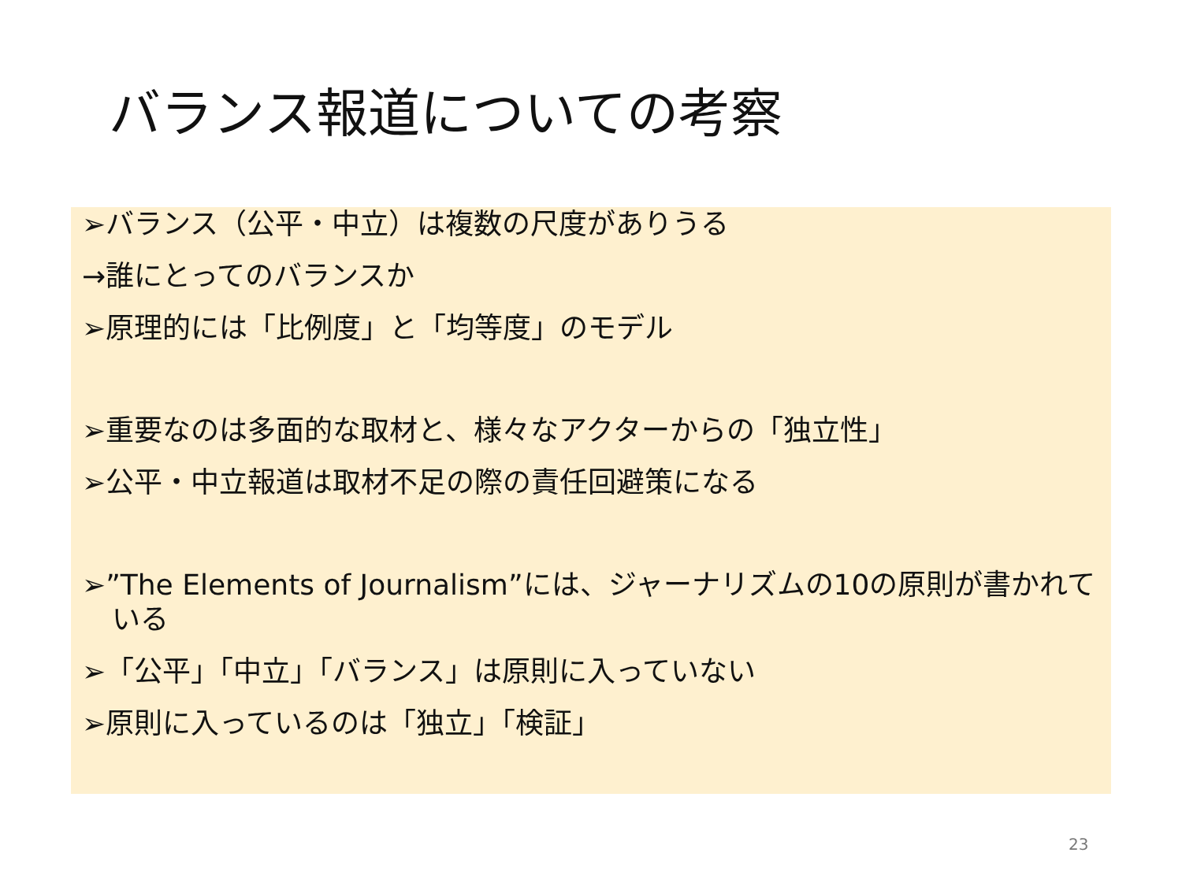バランス報道についての考察
➢バランス（公平・中立）は複数の尺度がありうる
→誰にとってのバランスか
➢原理的には「比例度」と「均等度」のモデル
➢重要なのは多面的な取材と、様々なアクターからの「独立性」
➢公平・中立報道は取材不足の際の責任回避策になる
➢”The Elements of Journalism”には、ジャーナリズムの10の原則が書かれている
➢「公平」「中立」「バランス」は原則に入っていない
➢原則に入っているのは「独立」「検証」
23